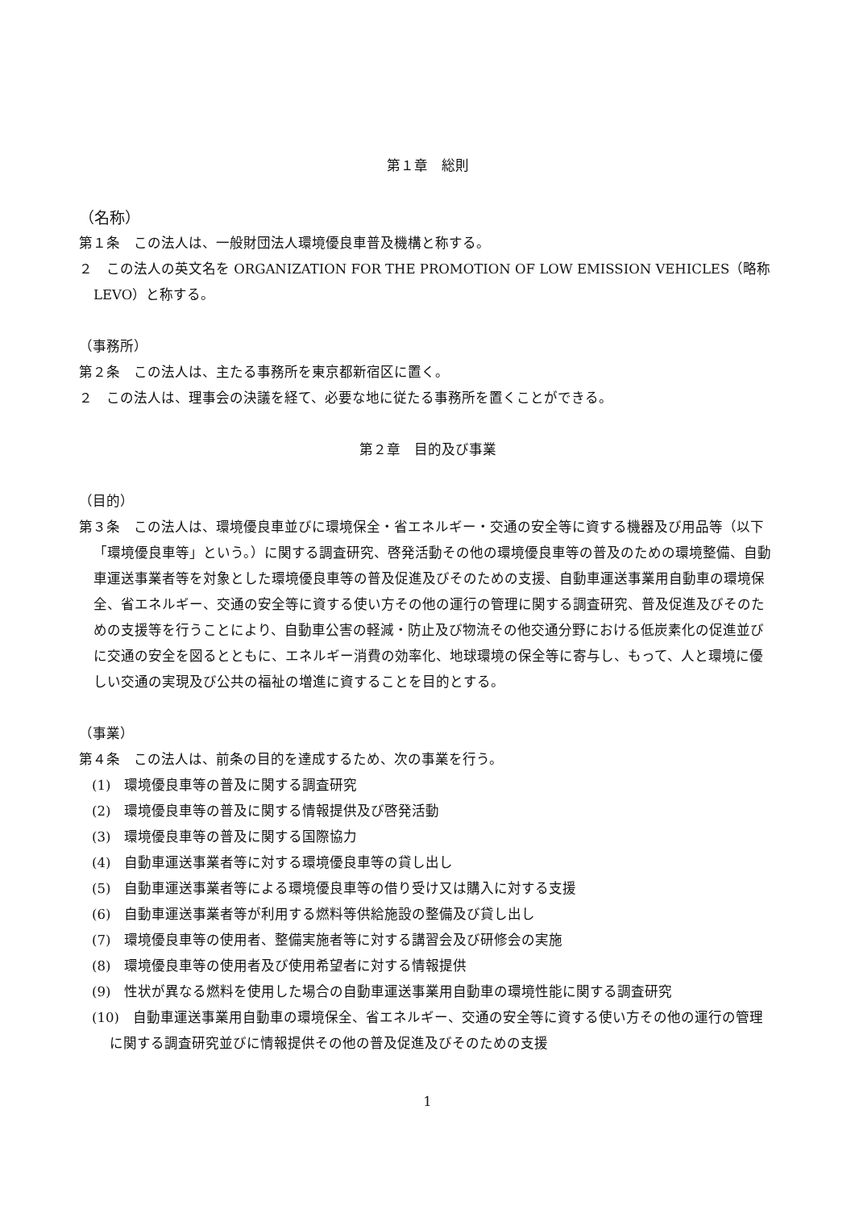第１章　総則
（名称）
第１条　この法人は、一般財団法人環境優良車普及機構と称する。
２　この法人の英文名を ORGANIZATION FOR THE PROMOTION OF LOW EMISSION VEHICLES（略称　LEVO）と称する。
（事務所）
第２条　この法人は、主たる事務所を東京都新宿区に置く。
２　この法人は、理事会の決議を経て、必要な地に従たる事務所を置くことができる。
第２章　目的及び事業
（目的）
第３条　この法人は、環境優良車並びに環境保全・省エネルギー・交通の安全等に資する機器及び用品等（以下「環境優良車等」という。）に関する調査研究、啓発活動その他の環境優良車等の普及のための環境整備、自動車運送事業者等を対象とした環境優良車等の普及促進及びそのための支援、自動車運送事業用自動車の環境保全、省エネルギー、交通の安全等に資する使い方その他の運行の管理に関する調査研究、普及促進及びそのための支援等を行うことにより、自動車公害の軽減・防止及び物流その他交通分野における低炭素化の促進並びに交通の安全を図るとともに、エネルギー消費の効率化、地球環境の保全等に寄与し、もって、人と環境に優しい交通の実現及び公共の福祉の増進に資することを目的とする。
（事業）
第４条　この法人は、前条の目的を達成するため、次の事業を行う。
(1)　環境優良車等の普及に関する調査研究
(2)　環境優良車等の普及に関する情報提供及び啓発活動
(3)　環境優良車等の普及に関する国際協力
(4)　自動車運送事業者等に対する環境優良車等の貸し出し
(5)　自動車運送事業者等による環境優良車等の借り受け又は購入に対する支援
(6)　自動車運送事業者等が利用する燃料等供給施設の整備及び貸し出し
(7)　環境優良車等の使用者、整備実施者等に対する講習会及び研修会の実施
(8)　環境優良車等の使用者及び使用希望者に対する情報提供
(9)　性状が異なる燃料を使用した場合の自動車運送事業用自動車の環境性能に関する調査研究
(10)　自動車運送事業用自動車の環境保全、省エネルギー、交通の安全等に資する使い方その他の運行の管理に関する調査研究並びに情報提供その他の普及促進及びそのための支援
1